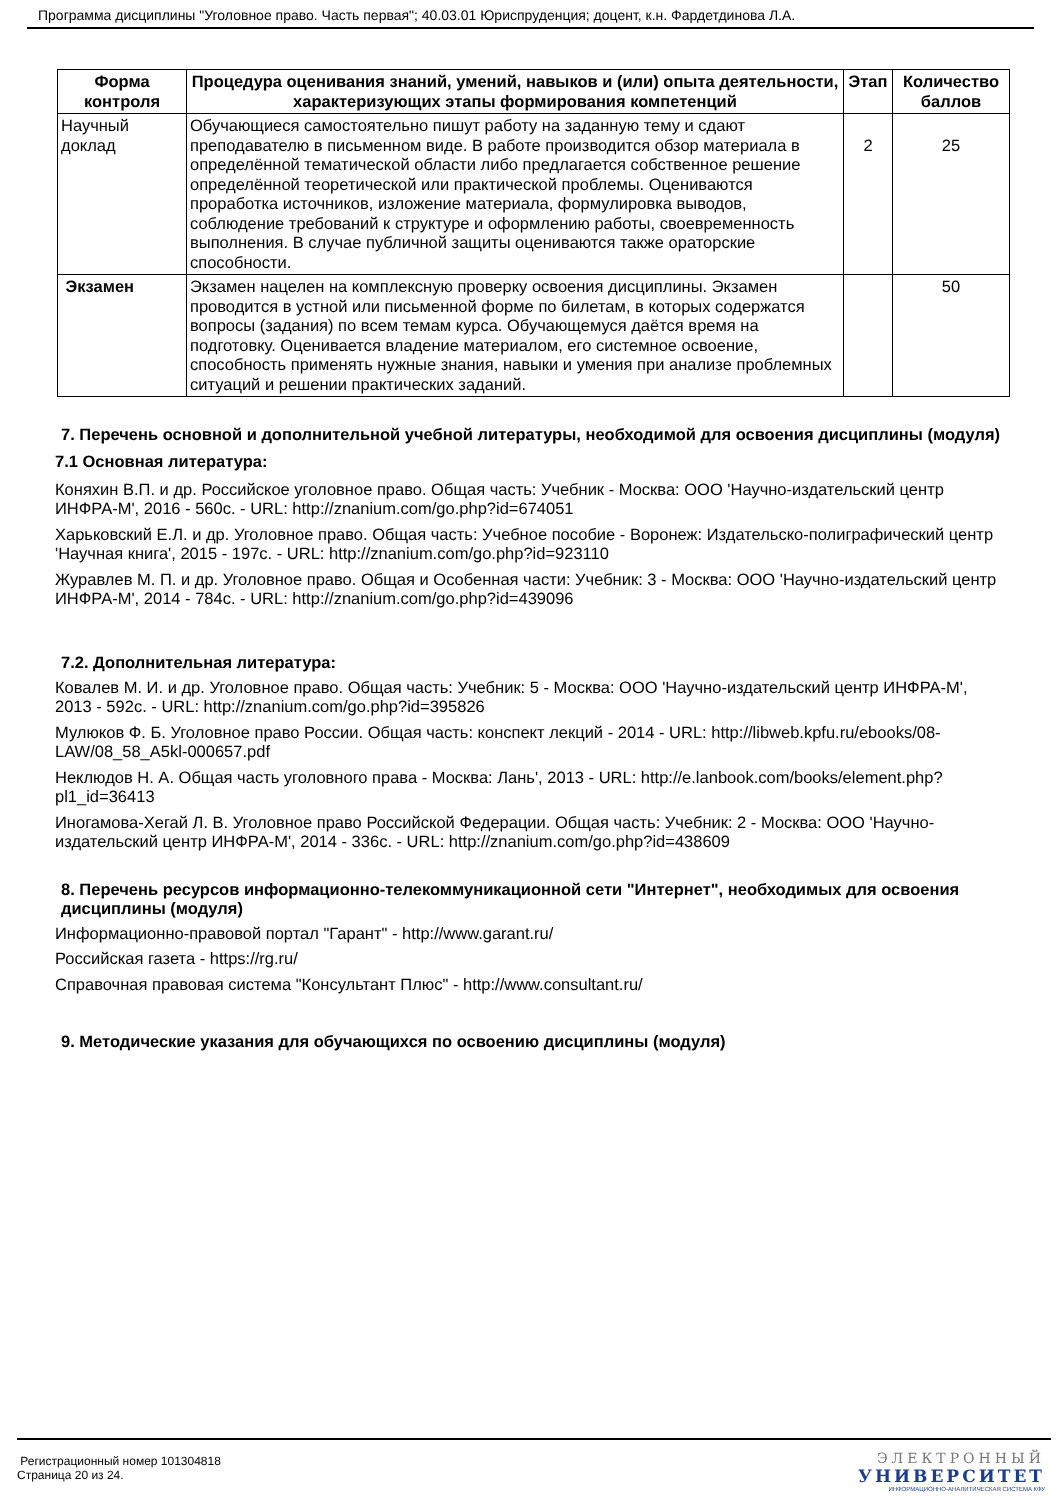Программа дисциплины "Уголовное право. Часть первая"; 40.03.01 Юриспруденция; доцент, к.н. Фардетдинова Л.А.
| Форма контроля | Процедура оценивания знаний, умений, навыков и (или) опыта деятельности, характеризующих этапы формирования компетенций | Этап | Количество баллов |
| --- | --- | --- | --- |
| Научный доклад | Обучающиеся самостоятельно пишут работу на заданную тему и сдают преподавателю в письменном виде. В работе производится обзор материала в определённой тематической области либо предлагается собственное решение определённой теоретической или практической проблемы. Оцениваются проработка источников, изложение материала, формулировка выводов, соблюдение требований к структуре и оформлению работы, своевременность выполнения. В случае публичной защиты оцениваются также ораторские способности. | 2 | 25 |
| Экзамен | Экзамен нацелен на комплексную проверку освоения дисциплины. Экзамен проводится в устной или письменной форме по билетам, в которых содержатся вопросы (задания) по всем темам курса. Обучающемуся даётся время на подготовку. Оценивается владение материалом, его системное освоение, способность применять нужные знания, навыки и умения при анализе проблемных ситуаций и решении практических заданий. | | 50 |
7. Перечень основной и дополнительной учебной литературы, необходимой для освоения дисциплины (модуля)
7.1 Основная литература:
Коняхин В.П. и др. Российское уголовное право. Общая часть: Учебник - Москва: ООО 'Научно-издательский центр ИНФРА-М', 2016 - 560с. - URL: http://znanium.com/go.php?id=674051
Харьковский Е.Л. и др. Уголовное право. Общая часть: Учебное пособие - Воронеж: Издательско-полиграфический центр 'Научная книга', 2015 - 197с. - URL: http://znanium.com/go.php?id=923110
Журавлев М. П. и др. Уголовное право. Общая и Особенная части: Учебник: 3 - Москва: ООО 'Научно-издательский центр ИНФРА-М', 2014 - 784с. - URL: http://znanium.com/go.php?id=439096
7.2. Дополнительная литература:
Ковалев М. И. и др. Уголовное право. Общая часть: Учебник: 5 - Москва: ООО 'Научно-издательский центр ИНФРА-М', 2013 - 592с. - URL: http://znanium.com/go.php?id=395826
Мулюков Ф. Б. Уголовное право России. Общая часть: конспект лекций - 2014 - URL: http://libweb.kpfu.ru/ebooks/08-LAW/08_58_A5kl-000657.pdf
Неклюдов Н. А. Общая часть уголовного права - Москва: Лань', 2013 - URL: http://e.lanbook.com/books/element.php?pl1_id=36413
Иногамова-Хегай Л. В. Уголовное право Российской Федерации. Общая часть: Учебник: 2 - Москва: ООО 'Научно-издательский центр ИНФРА-М', 2014 - 336с. - URL: http://znanium.com/go.php?id=438609
8. Перечень ресурсов информационно-телекоммуникационной сети "Интернет", необходимых для освоения дисциплины (модуля)
Информационно-правовой портал "Гарант" - http://www.garant.ru/
Российская газета - https://rg.ru/
Справочная правовая система "Консультант Плюс" - http://www.consultant.ru/
9. Методические указания для обучающихся по освоению дисциплины (модуля)
Регистрационный номер 101304818
Страница 20 из 24.
ЭЛЕКТРОННЫЙ
УНИВЕРСИТЕТ
ИНФОРМАЦИОННО-АНАЛИТИЧЕСКАЯ СИСТЕМА КФУ